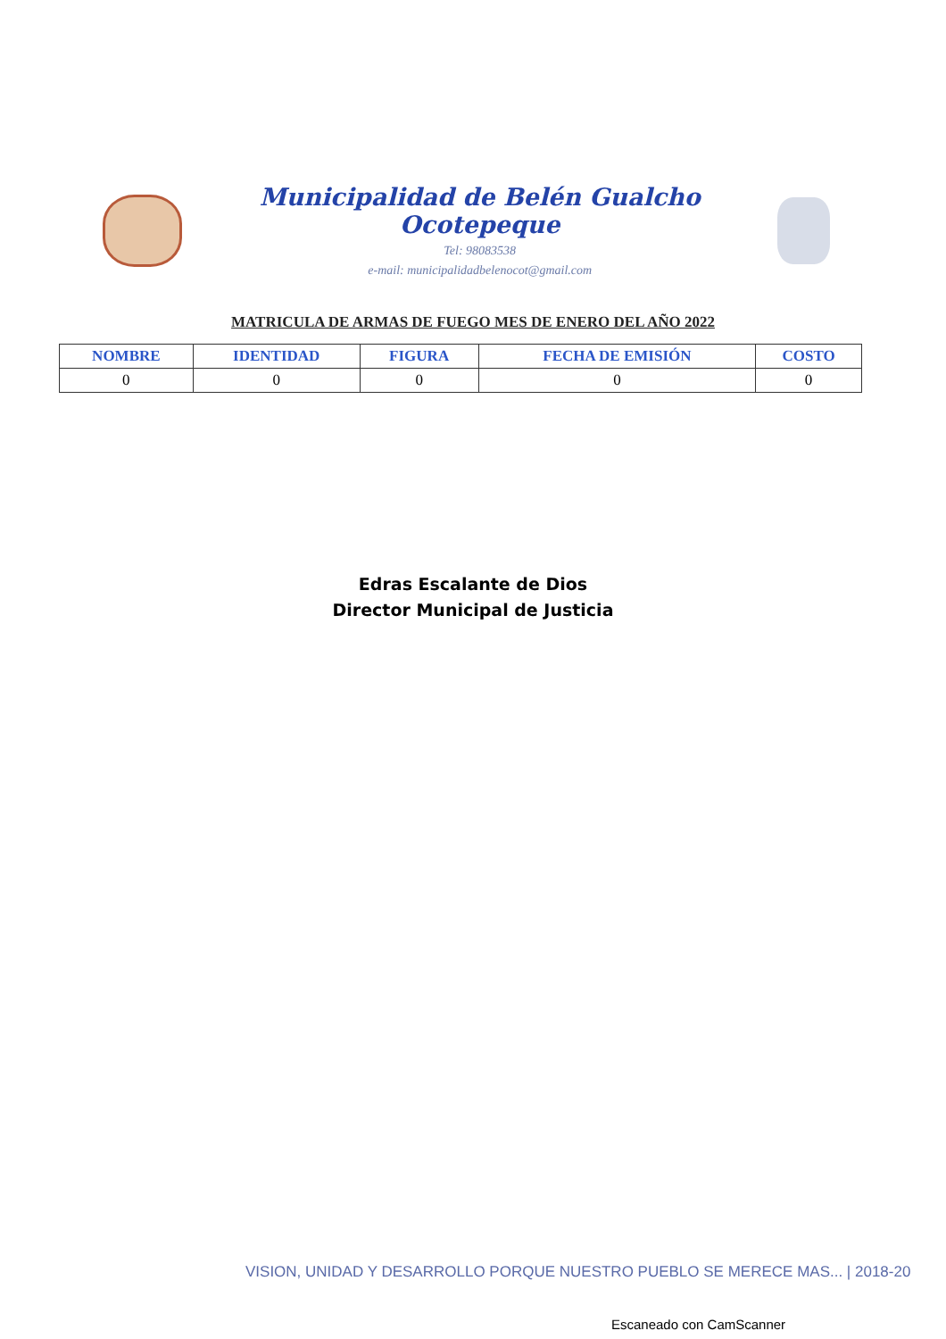Municipalidad de Belén Gualcho Ocotepeque
Tel: 98083538
e-mail: municipalidadbelenocot@gmail.com
MATRICULA DE ARMAS DE FUEGO MES DE ENERO DEL AÑO 2022
| NOMBRE | IDENTIDAD | FIGURA | FECHA DE EMISIÓN | COSTO |
| --- | --- | --- | --- | --- |
| 0 | 0 | 0 | 0 | 0 |
Edras Escalante de Dios
Director Municipal de Justicia
VISION, UNIDAD Y DESARROLLO PORQUE NUESTRO PUEBLO SE MERECE MAS... | 2018-20
Escaneado con CamScanner